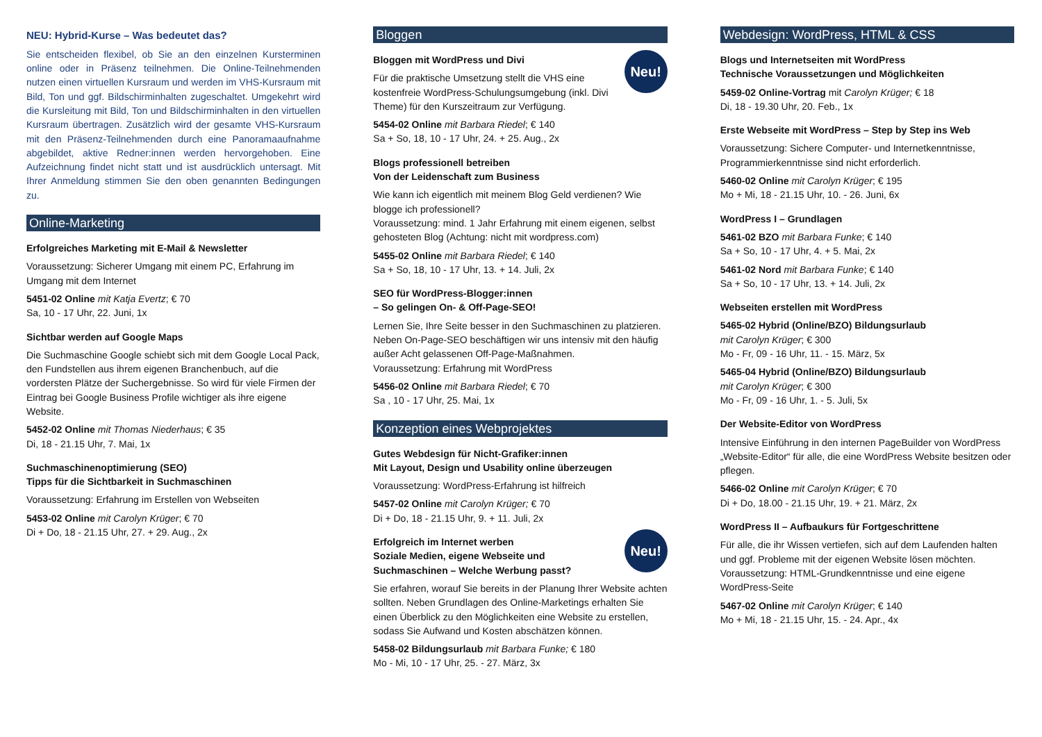NEU: Hybrid-Kurse – Was bedeutet das?
Sie entscheiden flexibel, ob Sie an den einzelnen Kursterminen online oder in Präsenz teilnehmen. Die Online-Teilnehmenden nutzen einen virtuellen Kursraum und werden im VHS-Kursraum mit Bild, Ton und ggf. Bildschirminhalten zugeschaltet. Umgekehrt wird die Kursleitung mit Bild, Ton und Bildschirminhalten in den virtuellen Kursraum übertragen. Zusätzlich wird der gesamte VHS-Kursraum mit den Präsenz-Teilnehmenden durch eine Panoramaaufnahme abgebildet, aktive Redner:innen werden hervorgehoben. Eine Aufzeichnung findet nicht statt und ist ausdrücklich untersagt. Mit Ihrer Anmeldung stimmen Sie den oben genannten Bedingungen zu.
Online-Marketing
Erfolgreiches Marketing mit E-Mail & Newsletter
Voraussetzung: Sicherer Umgang mit einem PC, Erfahrung im Umgang mit dem Internet
5451-02 Online mit Katja Evertz; € 70
Sa, 10 - 17 Uhr, 22. Juni, 1x
Sichtbar werden auf Google Maps
Die Suchmaschine Google schiebt sich mit dem Google Local Pack, den Fundstellen aus ihrem eigenen Branchenbuch, auf die vordersten Plätze der Suchergebnisse. So wird für viele Firmen der Eintrag bei Google Business Profile wichtiger als ihre eigene Website.
5452-02 Online mit Thomas Niederhaus; € 35
Di, 18 - 21.15 Uhr, 7. Mai, 1x
Suchmaschinenoptimierung (SEO)
Tipps für die Sichtbarkeit in Suchmaschinen
Voraussetzung: Erfahrung im Erstellen von Webseiten
5453-02 Online mit Carolyn Krüger; € 70
Di + Do, 18 - 21.15 Uhr, 27. + 29. Aug., 2x
Bloggen
Neu!
Bloggen mit WordPress und Divi
Für die praktische Umsetzung stellt die VHS eine kostenfreie WordPress-Schulungsumgebung (inkl. Divi Theme) für den Kurszeitraum zur Verfügung.
5454-02 Online mit Barbara Riedel; € 140
Sa + So, 18, 10 - 17 Uhr, 24. + 25. Aug., 2x
Blogs professionell betreiben
Von der Leidenschaft zum Business
Wie kann ich eigentlich mit meinem Blog Geld verdienen? Wie blogge ich professionell?
Voraussetzung: mind. 1 Jahr Erfahrung mit einem eigenen, selbst gehosteten Blog (Achtung: nicht mit wordpress.com)
5455-02 Online mit Barbara Riedel; € 140
Sa + So, 18, 10 - 17 Uhr, 13. + 14. Juli, 2x
SEO für WordPress-Blogger:innen
– So gelingen On- & Off-Page-SEO!
Lernen Sie, Ihre Seite besser in den Suchmaschinen zu platzieren. Neben On-Page-SEO beschäftigen wir uns intensiv mit den häufig außer Acht gelassenen Off-Page-Maßnahmen.
Voraussetzung: Erfahrung mit WordPress
5456-02 Online mit Barbara Riedel; € 70
Sa , 10 - 17 Uhr, 25. Mai, 1x
Konzeption eines Webprojektes
Gutes Webdesign für Nicht-Grafiker:innen
Mit Layout, Design und Usability online überzeugen
Voraussetzung: WordPress-Erfahrung ist hilfreich
5457-02 Online mit Carolyn Krüger; € 70
Di + Do, 18 - 21.15 Uhr, 9. + 11. Juli, 2x
Neu!
Erfolgreich im Internet werben
Soziale Medien, eigene Webseite und Suchmaschinen – Welche Werbung passt?
Sie erfahren, worauf Sie bereits in der Planung Ihrer Website achten sollten. Neben Grundlagen des Online-Marketings erhalten Sie einen Überblick zu den Möglichkeiten eine Website zu erstellen, sodass Sie Aufwand und Kosten abschätzen können.
5458-02 Bildungsurlaub mit Barbara Funke; € 180
Mo - Mi, 10 - 17 Uhr, 25. - 27. März, 3x
Webdesign: WordPress, HTML & CSS
Blogs und Internetseiten mit WordPress
Technische Voraussetzungen und Möglichkeiten
5459-02 Online-Vortrag mit Carolyn Krüger; € 18
Di, 18 - 19.30 Uhr, 20. Feb., 1x
Erste Webseite mit WordPress – Step by Step ins Web
Voraussetzung: Sichere Computer- und Internetkenntnisse, Programmierkenntnisse sind nicht erforderlich.
5460-02 Online mit Carolyn Krüger; € 195
Mo + Mi, 18 - 21.15 Uhr, 10. - 26. Juni, 6x
WordPress I – Grundlagen
5461-02 BZO mit Barbara Funke; € 140
Sa + So, 10 - 17 Uhr, 4. + 5. Mai, 2x
5461-02 Nord mit Barbara Funke; € 140
Sa + So, 10 - 17 Uhr, 13. + 14. Juli, 2x
Webseiten erstellen mit WordPress
5465-02 Hybrid (Online/BZO) Bildungsurlaub
mit Carolyn Krüger; € 300
Mo - Fr, 09 - 16 Uhr, 11. - 15. März, 5x
5465-04 Hybrid (Online/BZO) Bildungsurlaub
mit Carolyn Krüger; € 300
Mo - Fr, 09 - 16 Uhr, 1. - 5. Juli, 5x
Der Website-Editor von WordPress
Intensive Einführung in den internen PageBuilder von WordPress „Website-Editor“ für alle, die eine WordPress Website besitzen oder pflegen.
5466-02 Online mit Carolyn Krüger; € 70
Di + Do, 18.00 - 21.15 Uhr, 19. + 21. März, 2x
WordPress II – Aufbaukurs für Fortgeschrittene
Für alle, die ihr Wissen vertiefen, sich auf dem Laufenden halten und ggf. Probleme mit der eigenen Website lösen möchten.
Voraussetzung: HTML-Grundkenntnisse und eine eigene WordPress-Seite
5467-02 Online mit Carolyn Krüger; € 140
Mo + Mi, 18 - 21.15 Uhr, 15. - 24. Apr., 4x